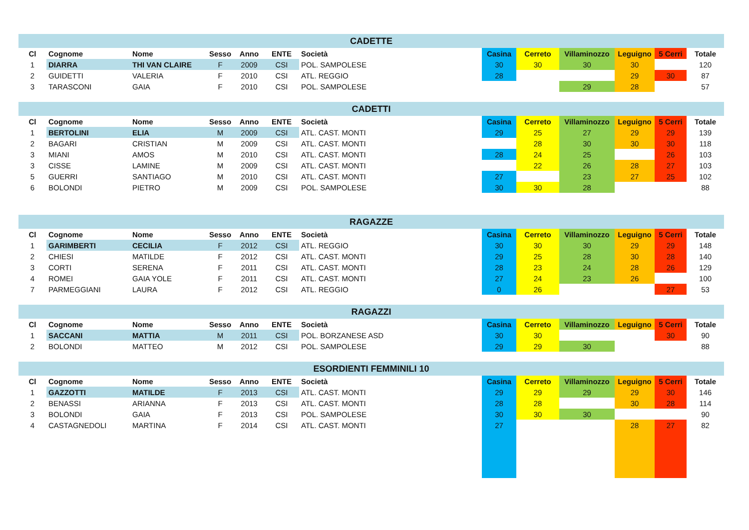| CADETTE | | | | | | | | | | | | |
| --- | --- | --- | --- | --- | --- | --- | --- | --- | --- | --- | --- | --- |
| Cl | Cognome | Nome | Sesso | Anno | ENTE | Società | Casina | Cerreto | Villaminozzo | Leguigno | 5 Cerri | Totale |
| 1 | DIARRA | THI VAN CLAIRE | F | 2009 | CSI | POL. SAMPOLESE | 30 | 30 | 30 | 30 | | 120 |
| 2 | GUIDETTI | VALERIA | F | 2010 | CSI | ATL. REGGIO | 28 | | | 29 | 30 | 87 |
| 3 | TARASCONI | GAIA | F | 2010 | CSI | POL. SAMPOLESE | | | 29 | 28 | | 57 |
| CADETTI | | | | | | | | | | | | |
| --- | --- | --- | --- | --- | --- | --- | --- | --- | --- | --- | --- | --- |
| Cl | Cognome | Nome | Sesso | Anno | ENTE | Società | Casina | Cerreto | Villaminozzo | Leguigno | 5 Cerri | Totale |
| 1 | BERTOLINI | ELIA | M | 2009 | CSI | ATL. CAST. MONTI | 29 | 25 | 27 | 29 | 29 | 139 |
| 2 | BAGARI | CRISTIAN | M | 2009 | CSI | ATL. CAST. MONTI | | 28 | 30 | 30 | 30 | 118 |
| 3 | MIANI | AMOS | M | 2010 | CSI | ATL. CAST. MONTI | 28 | 24 | 25 | | 26 | 103 |
| 3 | CISSE | LAMINE | M | 2009 | CSI | ATL. CAST. MONTI | | 22 | 26 | 28 | 27 | 103 |
| 5 | GUERRI | SANTIAGO | M | 2010 | CSI | ATL. CAST. MONTI | 27 | | 23 | 27 | 25 | 102 |
| 6 | BOLONDI | PIETRO | M | 2009 | CSI | POL. SAMPOLESE | 30 | 30 | 28 | | | 88 |
| RAGAZZE | | | | | | | | | | | | |
| --- | --- | --- | --- | --- | --- | --- | --- | --- | --- | --- | --- | --- |
| Cl | Cognome | Nome | Sesso | Anno | ENTE | Società | Casina | Cerreto | Villaminozzo | Leguigno | 5 Cerri | Totale |
| 1 | GARIMBERTI | CECILIA | F | 2012 | CSI | ATL. REGGIO | 30 | 30 | 30 | 29 | 29 | 148 |
| 2 | CHIESI | MATILDE | F | 2012 | CSI | ATL. CAST. MONTI | 29 | 25 | 28 | 30 | 28 | 140 |
| 3 | CORTI | SERENA | F | 2011 | CSI | ATL. CAST. MONTI | 28 | 23 | 24 | 28 | 26 | 129 |
| 4 | ROMEI | GAIA YOLE | F | 2011 | CSI | ATL. CAST. MONTI | 27 | 24 | 23 | 26 | | 100 |
| 7 | PARMEGGIANI | LAURA | F | 2012 | CSI | ATL. REGGIO | 0 | 26 | | | 27 | 53 |
| RAGAZZI | | | | | | | | | | | | |
| --- | --- | --- | --- | --- | --- | --- | --- | --- | --- | --- | --- | --- |
| Cl | Cognome | Nome | Sesso | Anno | ENTE | Società | Casina | Cerreto | Villaminozzo | Leguigno | 5 Cerri | Totale |
| 1 | SACCANI | MATTIA | M | 2011 | CSI | POL. BORZANESE ASD | 30 | 30 | | | 30 | 90 |
| 2 | BOLONDI | MATTEO | M | 2012 | CSI | POL. SAMPOLESE | 29 | 29 | 30 | | | 88 |
| ESORDIENTI FEMMINILI 10 | | | | | | | | | | | | |
| --- | --- | --- | --- | --- | --- | --- | --- | --- | --- | --- | --- | --- |
| Cl | Cognome | Nome | Sesso | Anno | ENTE | Società | Casina | Cerreto | Villaminozzo | Leguigno | 5 Cerri | Totale |
| 1 | GAZZOTTI | MATILDE | F | 2013 | CSI | ATL. CAST. MONTI | 29 | 29 | 29 | 29 | 30 | 146 |
| 2 | BENASSI | ARIANNA | F | 2013 | CSI | ATL. CAST. MONTI | 28 | 28 | | 30 | 28 | 114 |
| 3 | BOLONDI | GAIA | F | 2013 | CSI | POL. SAMPOLESE | 30 | 30 | 30 | | | 90 |
| 4 | CASTAGNEDOLI | MARTINA | F | 2014 | CSI | ATL. CAST. MONTI | 27 | | | 28 | 27 | 82 |